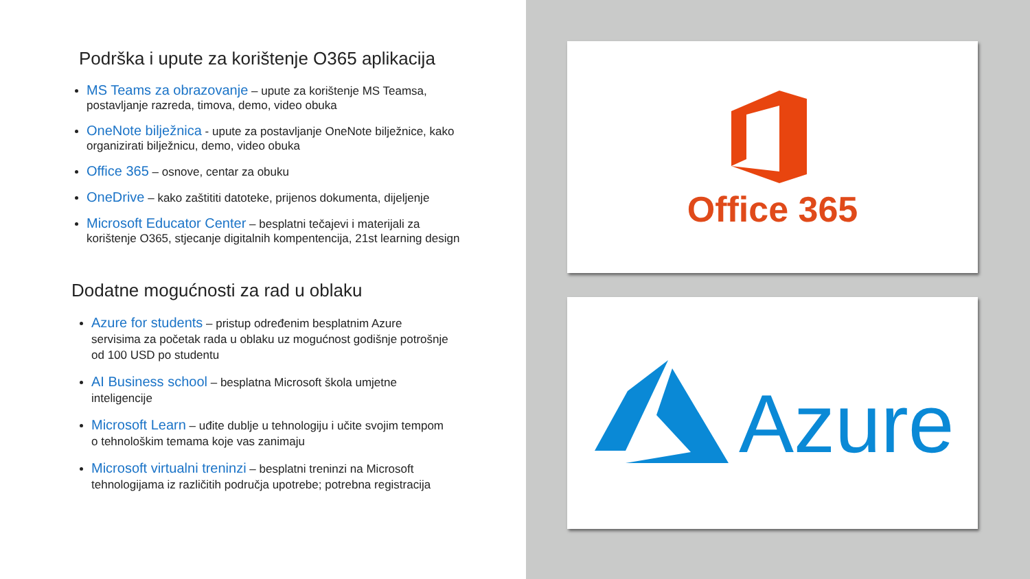Podrška i upute za korištenje O365 aplikacija
MS Teams za obrazovanje – upute za korištenje MS Teamsa, postavljanje razreda, timova, demo, video obuka
OneNote bilježnica - upute za postavljanje OneNote bilježnice, kako organizirati bilježnicu, demo, video obuka
Office 365 – osnove, centar za obuku
OneDrive – kako zaštititi datoteke, prijenos dokumenta, dijeljenje
Microsoft Educator Center – besplatni tečajevi i materijali za korištenje O365, stjecanje digitalnih kompentencija, 21st learning design
Dodatne mogućnosti za rad u oblaku
Azure for students – pristup određenim besplatnim Azure servisima za početak rada u oblaku uz mogućnost godišnje potrošnje od 100 USD po studentu
AI Business school – besplatna Microsoft škola umjetne inteligencije
Microsoft Learn – uđite dublje u tehnologiju i učite svojim tempom o tehnološkim temama koje vas zanimaju
Microsoft virtualni treninzi – besplatni treninzi na Microsoft tehnologijama iz različitih područja upotrebe; potrebna registracija
Office 365
Azure